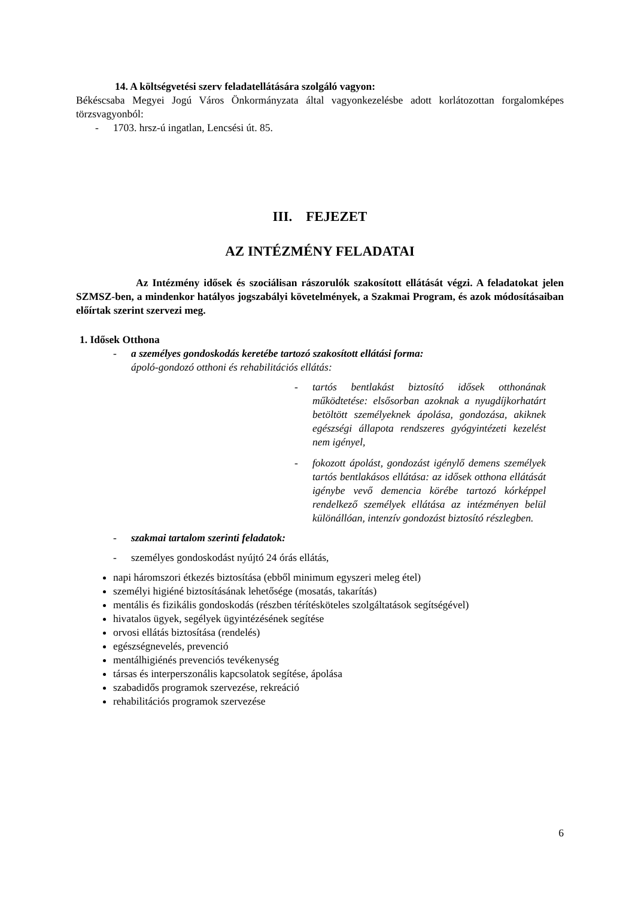14. A költségvetési szerv feladatellátására szolgáló vagyon:
Békéscsaba Megyei Jogú Város Önkormányzata által vagyonkezelésbe adott korlátozottan forgalomképes törzsvagyonból:
- 1703. hrsz-ú ingatlan, Lencsési út. 85.
III. FEJEZET
AZ INTÉZMÉNY FELADATAI
Az Intézmény idősek és szociálisan rászorulók szakosított ellátását végzi. A feladatokat jelen SZMSZ-ben, a mindenkor hatályos jogszabályi követelmények, a Szakmai Program, és azok módosításaiban előírtak szerint szervezi meg.
1. Idősek Otthona
- a személyes gondoskodás keretébe tartozó szakosított ellátási forma:
ápoló-gondozó otthoni és rehabilitációs ellátás:
- tartós bentlakást biztosító idősek otthonának működtetése: elsősorban azoknak a nyugdíjkorhatárt betöltött személyeknek ápolása, gondozása, akiknek egészségi állapota rendszeres gyógyintézeti kezelést nem igényel,
- fokozott ápolást, gondozást igénylő demens személyek tartós bentlakásos ellátása: az idősek otthona ellátását igénybe vevő demencia körébe tartozó kórképpel rendelkező személyek ellátása az intézményen belül különállóan, intenzív gondozást biztosító részlegben.
- szakmai tartalom szerinti feladatok:
- személyes gondoskodást nyújtó 24 órás ellátás,
napi háromszori étkezés biztosítása (ebből minimum egyszeri meleg étel)
személyi higiéné biztosításának lehetősége (mosatás, takarítás)
mentális és fizikális gondoskodás (részben térítésköteles szolgáltatások segítségével)
hivatalos ügyek, segélyek ügyintézésének segítése
orvosi ellátás biztosítása (rendelés)
egészségnevelés, prevenció
mentálhigiénés prevenciós tevékenység
társas és interperszonális kapcsolatok segítése, ápolása
szabadidős programok szervezése, rekreáció
rehabilitációs programok szervezése
6